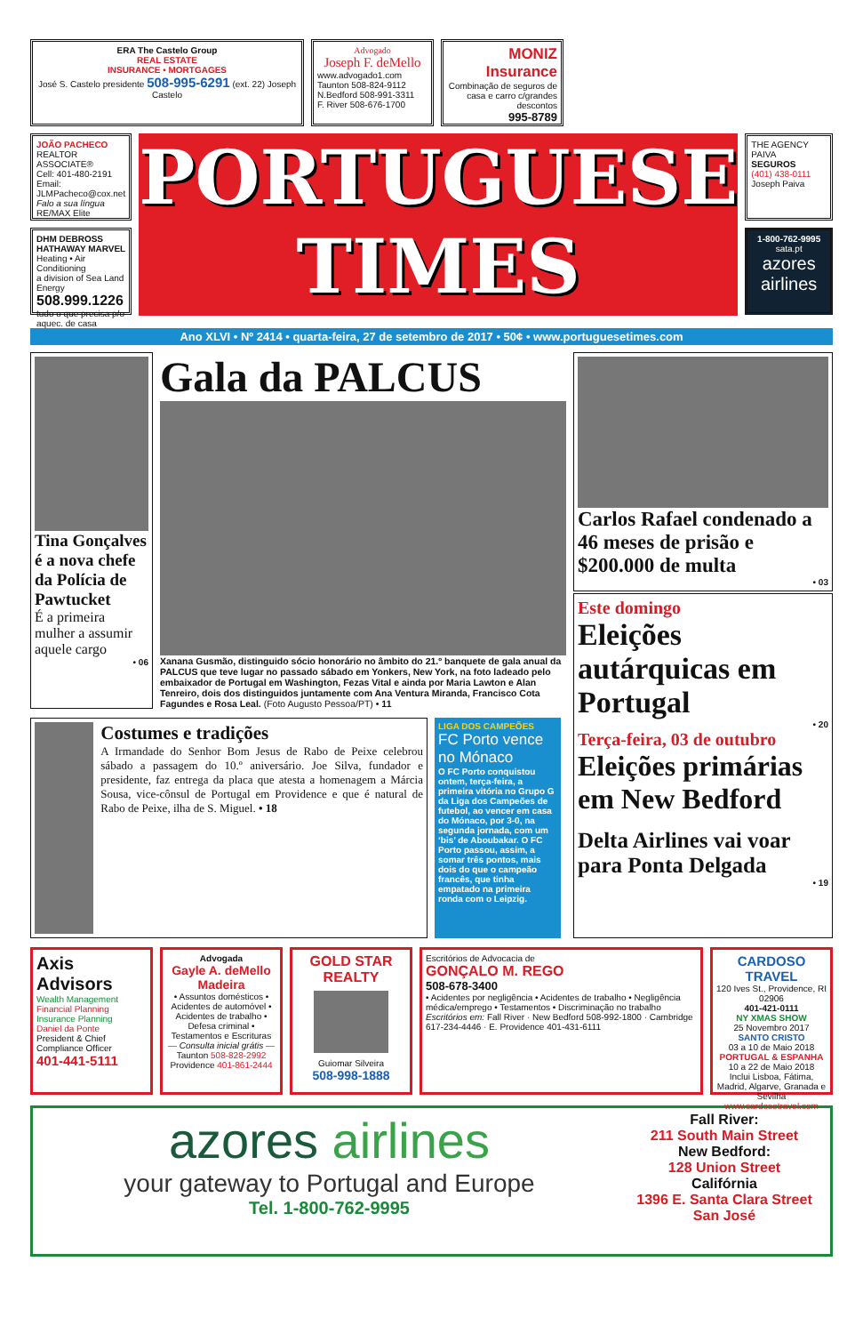ERA The Castelo Group
REAL ESTATE
INSURANCE • MORTGAGES
José S. Castelo presidente 508-995-6291 (ext. 22) Joseph Castelo
Advogado
Joseph F. deMello
www.advogado1.com
Taunton 508-824-9112
N.Bedford 508-991-3311
F. River 508-676-1700
MONIZ Insurance
Combinação de seguros de casa e carro c/grandes descontos
995-8789
JOÃO PACHECO
REALTOR ASSOCIATE®
Cell: 401-480-2191
Email: JLMPacheco@cox.net
Falo a sua língua RE/MAX Elite
DHM DEBROSS HATHAWAY MARVEL
Heating • Air Conditioning
a division of Sea Land Energy
508.999.1226
tudo o que precisa p/o aquec. de casa
PORTUGUESE
TIMES
THE AGENCY PAIVA
SEGUROS
(401) 438-0111 Joseph Paiva
1-800-762-9995
sata.pt
azores airlines
Ano XLVI • Nº 2414 • quarta-feira, 27 de setembro de 2017 • 50¢ • www.portuguesetimes.com
Tina Gonçalves é a nova chefe da Polícia de Pawtucket
É a primeira mulher a assumir aquele cargo
• 06
Gala da PALCUS
Xanana Gusmão, distinguido sócio honorário no âmbito do 21.º banquete de gala anual da PALCUS que teve lugar no passado sábado em Yonkers, New York, na foto ladeado pelo embaixador de Portugal em Washington, Fezas Vital e ainda por Maria Lawton e Alan Tenreiro, dois dos distinguidos juntamente com Ana Ventura Miranda, Francisco Cota Fagundes e Rosa Leal. (Foto Augusto Pessoa/PT) • 11
Carlos Rafael condenado a 46 meses de prisão e $200.000 de multa
• 03
Costumes e tradições
A Irmandade do Senhor Bom Jesus de Rabo de Peixe celebrou sábado a passagem do 10.º aniversário. Joe Silva, fundador e presidente, faz entrega da placa que atesta a homenagem a Márcia Sousa, vice-cônsul de Portugal em Providence e que é natural de Rabo de Peixe, ilha de S. Miguel. • 18
LIGA DOS CAMPEÕES
FC Porto vence no Mónaco
O FC Porto conquistou ontem, terça-feira, a primeira vitória no Grupo G da Liga dos Campeões de futebol, ao vencer em casa do Mónaco, por 3-0, na segunda jornada, com um ‘bis’ de Aboubakar. O FC Porto passou, assim, a somar três pontos, mais dois do que o campeão francês, que tinha empatado na primeira ronda com o Leipzig.
Este domingo
Eleições autárquicas em Portugal
• 20
Terça-feira, 03 de outubro
Eleições primárias em New Bedford
Delta Airlines vai voar para Ponta Delgada
• 19
Axis Advisors
Wealth Management Financial Planning Insurance Planning
Daniel da Ponte
President & Chief Compliance Officer
401-441-5111
Advogada
Gayle A. deMello Madeira
• Assuntos domésticos • Acidentes de automóvel • Acidentes de trabalho • Defesa criminal • Testamentos e Escrituras
— Consulta inicial grátis —
Taunton 508-828-2992 Providence 401-861-2444
GOLD STAR REALTY
Guiomar Silveira
508-998-1888
Escritórios de Advocacia de
GONÇALO M. REGO
508-678-3400
• Acidentes por negligência • Acidentes de trabalho • Negligência médica/emprego • Testamentos • Discriminação no trabalho
Escritórios em: Fall River · New Bedford 508-992-1800 · Cambridge 617-234-4446 · E. Providence 401-431-6111
CARDOSO TRAVEL
120 Ives St., Providence, RI 02906
401-421-0111
NY XMAS SHOW
25 Novembro 2017
SANTO CRISTO
03 a 10 de Maio 2018
PORTUGAL & ESPANHA
10 a 22 de Maio 2018
Inclui Lisboa, Fátima, Madrid, Algarve, Granada e Sevilha
www.cardosotravel.com
azores airlines
your gateway to Portugal and Europe
Tel. 1-800-762-9995
Fall River:
211 South Main Street
New Bedford:
128 Union Street
Califórnia
1396 E. Santa Clara Street
San José